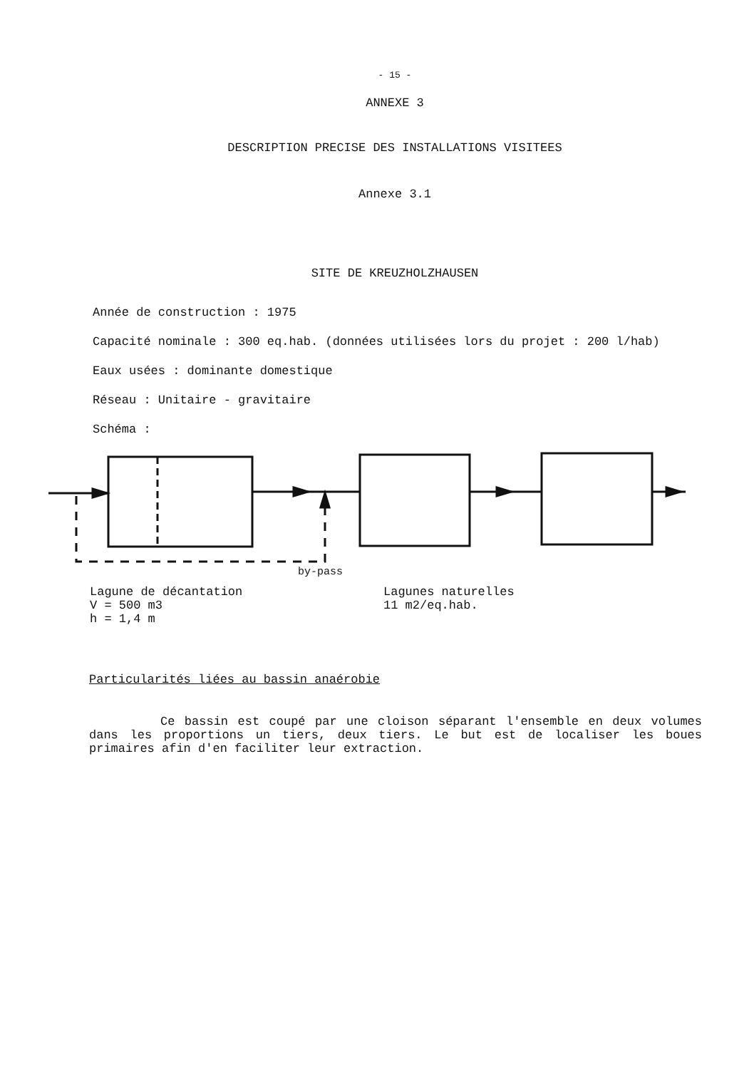- 15 -
ANNEXE 3
DESCRIPTION PRECISE DES INSTALLATIONS VISITEES
Annexe 3.1
SITE DE KREUZHOLZHAUSEN
Année de construction : 1975
Capacité nominale : 300 eq.hab. (données utilisées lors du projet : 200 l/hab)
Eaux usées : dominante domestique
Réseau : Unitaire - gravitaire
Schéma :
by-pass
Lagune de décantation
V = 500 m3
h = 1,4 m
Lagunes naturelles
11 m2/eq.hab.
Particularités liées au bassin anaérobie
Ce bassin est coupé par une cloison séparant l'ensemble en deux volumes dans les proportions un tiers, deux tiers. Le but est de localiser les boues primaires afin d'en faciliter leur extraction.